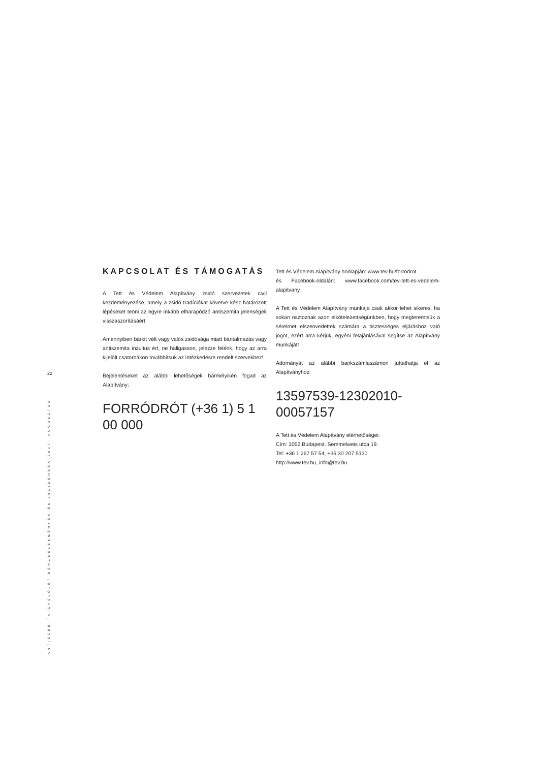22
ANTISZEMITA GYŰLÖLET-BŰNCSELEKMÉNYEK ÉS INCIDENSEK 2017. AUGUSZTUS
KAPCSOLAT ÉS TÁMOGATÁS
A Tett és Védelem Alapítvány zsidó szervezetek civil kezdeményezése, amely a zsidó tradíciókat követve kész határozott lépéseket tenni az egyre inkább elharapódzó antiszemita jelenségek visszaszorításáért.
Amennyiben bárkit vélt vagy valós zsidósága miatt bántalmazás vagy antiszemita inzultus ért, ne hallgasson, jelezze felénk, hogy az arra kijelölt csatornákon továbbítsuk az intézkedésre rendelt szervekhez!
Bejelentéseket az alábbi lehetőségek bármelyikén fogad az Alapítvány:
FORRÓDRÓT (+36 1) 5 1 00 000
Tett és Védelem Alapítvány honlapján: www.tev.hu/forrodrot
és Facebook-oldalán: www.facebook.com/tev-tett-es-vedelem-alapitvany
A Tett és Védelem Alapítvány munkája csak akkor lehet sikeres, ha sokan osztoznak azon elkötelezettségünkben, hogy megteremtsük a sérelmet elszenvedettek számára a tisztességes eljáráshoz való jogot, ezért arra kérjük, egyéni felajánlásával segítse az Alapítvány munkáját!
Adományát az alábbi bankszámlaszámon juttathatja el az Alapítványhoz:
13597539-12302010-00057157
A Tett és Védelem Alapítvány elérhetőségei:
Cím: 1052 Budapest. Semmelweis utca 19.
Tel: +36 1 267 57 54, +36 30 207 5130
http://www.tev.hu, info@tev.hu